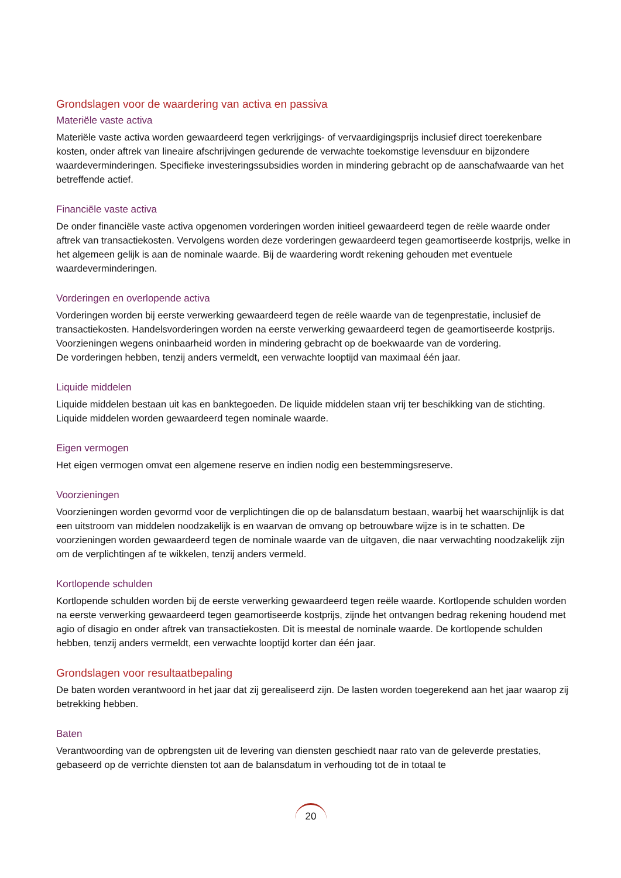Grondslagen voor de waardering van activa en passiva
Materiële vaste activa
Materiële vaste activa worden gewaardeerd tegen verkrijgings- of vervaardigingsprijs inclusief direct toerekenbare kosten, onder aftrek van lineaire afschrijvingen gedurende de verwachte toekomstige levensduur en bijzondere waardeverminderingen. Specifieke investeringssubsidies worden in mindering gebracht op de aanschafwaarde van het betreffende actief.
Financiële vaste activa
De onder financiële vaste activa opgenomen vorderingen worden initieel gewaardeerd tegen de reële waarde onder aftrek van transactiekosten. Vervolgens worden deze vorderingen gewaardeerd tegen geamortiseerde kostprijs, welke in het algemeen gelijk is aan de nominale waarde. Bij de waardering wordt rekening gehouden met eventuele waardeverminderingen.
Vorderingen en overlopende activa
Vorderingen worden bij eerste verwerking gewaardeerd tegen de reële waarde van de tegenprestatie, inclusief de transactiekosten. Handelsvorderingen worden na eerste verwerking gewaardeerd tegen de geamortiseerde kostprijs. Voorzieningen wegens oninbaarheid worden in mindering gebracht op de boekwaarde van de vordering.
De vorderingen hebben, tenzij anders vermeldt, een verwachte looptijd van maximaal één jaar.
Liquide middelen
Liquide middelen bestaan uit kas en banktegoeden. De liquide middelen staan vrij ter beschikking van de stichting. Liquide middelen worden gewaardeerd tegen nominale waarde.
Eigen vermogen
Het eigen vermogen omvat een algemene reserve en indien nodig een bestemmingsreserve.
Voorzieningen
Voorzieningen worden gevormd voor de verplichtingen die op de balansdatum bestaan, waarbij het waarschijnlijk is dat een uitstroom van middelen noodzakelijk is en waarvan de omvang op betrouwbare wijze is in te schatten. De voorzieningen worden gewaardeerd tegen de nominale waarde van de uitgaven, die naar verwachting noodzakelijk zijn om de verplichtingen af te wikkelen, tenzij anders vermeld.
Kortlopende schulden
Kortlopende schulden worden bij de eerste verwerking gewaardeerd tegen reële waarde. Kortlopende schulden worden na eerste verwerking gewaardeerd tegen geamortiseerde kostprijs, zijnde het ontvangen bedrag rekening houdend met agio of disagio en onder aftrek van transactiekosten. Dit is meestal de nominale waarde. De kortlopende schulden hebben, tenzij anders vermeldt, een verwachte looptijd korter dan één jaar.
Grondslagen voor resultaatbepaling
De baten worden verantwoord in het jaar dat zij gerealiseerd zijn. De lasten worden toegerekend aan het jaar waarop zij betrekking hebben.
Baten
Verantwoording van de opbrengsten uit de levering van diensten geschiedt naar rato van de geleverde prestaties, gebaseerd op de verrichte diensten tot aan de balansdatum in verhouding tot de in totaal te
20